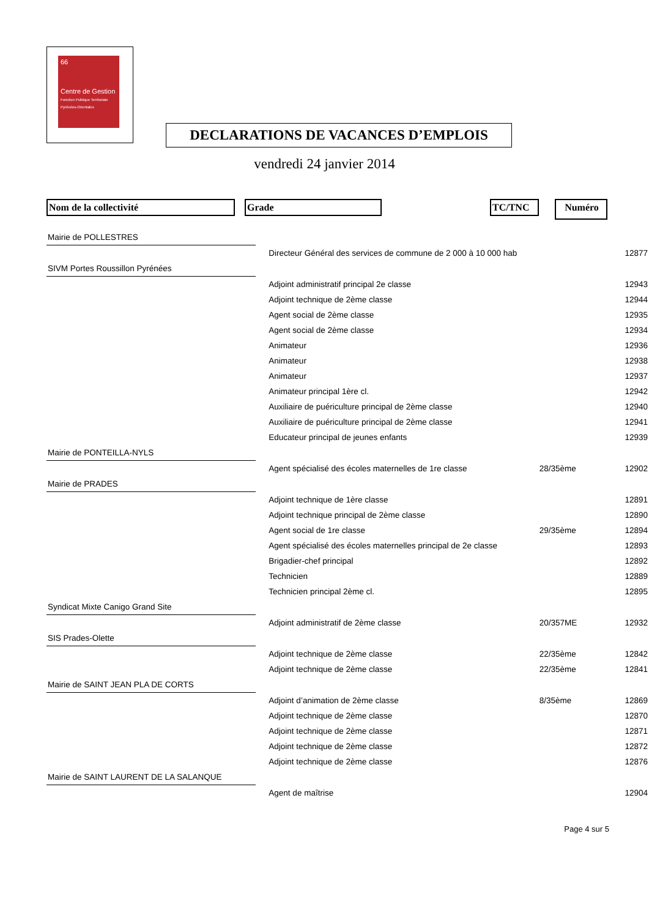66
Centre de Gestion
Fonction Publique Territoriale Pyrénées-Orientales
DECLARATIONS DE VACANCES D’EMPLOIS
vendredi 24 janvier 2014
Nom de la collectivité Grade TC/TNC Numéro
| Mairie de POLLESTRES | | | | |
| | | Directeur Général des services de commune de 2 000 à 10 000 hab | | 12877 |
| SIVM Portes Roussillon Pyrénées | | | | |
| | | Adjoint administratif principal 2e classe | | 12943 |
| | | Adjoint technique de 2ème classe | | 12944 |
| | | Agent social de 2ème classe | | 12935 |
| | | Agent social de 2ème classe | | 12934 |
| | | Animateur | | 12936 |
| | | Animateur | | 12938 |
| | | Animateur | | 12937 |
| | | Animateur principal 1ère cl. | | 12942 |
| | | Auxiliaire de puériculture principal de 2ème classe | | 12940 |
| | | Auxiliaire de puériculture principal de 2ème classe | | 12941 |
| | | Educateur principal de jeunes enfants | | 12939 |
| Mairie de PONTEILLA-NYLS | | | | |
| | | Agent spécialisé des écoles maternelles de 1re classe | 28/35ème | 12902 |
| Mairie de PRADES | | | | |
| | | Adjoint technique de 1ère classe | | 12891 |
| | | Adjoint technique principal de 2ème classe | | 12890 |
| | | Agent social de 1re classe | 29/35ème | 12894 |
| | | Agent spécialisé des écoles maternelles principal de 2e classe | | 12893 |
| | | Brigadier-chef principal | | 12892 |
| | | Technicien | | 12889 |
| | | Technicien principal 2ème cl. | | 12895 |
| Syndicat Mixte Canigo Grand Site | | | | |
| | | Adjoint administratif de 2ème classe | 20/357ME | 12932 |
| SIS Prades-Olette | | | | |
| | | Adjoint technique de 2ème classe | 22/35ème | 12842 |
| | | Adjoint technique de 2ème classe | 22/35ème | 12841 |
| Mairie de SAINT JEAN PLA DE CORTS | | | | |
| | | Adjoint d’animation de 2ème classe | 8/35ème | 12869 |
| | | Adjoint technique de 2ème classe | | 12870 |
| | | Adjoint technique de 2ème classe | | 12871 |
| | | Adjoint technique de 2ème classe | | 12872 |
| | | Adjoint technique de 2ème classe | | 12876 |
| Mairie de SAINT LAURENT DE LA SALANQUE | | | | |
| | | Agent de maîtrise | | 12904 |
Page 4 sur 5